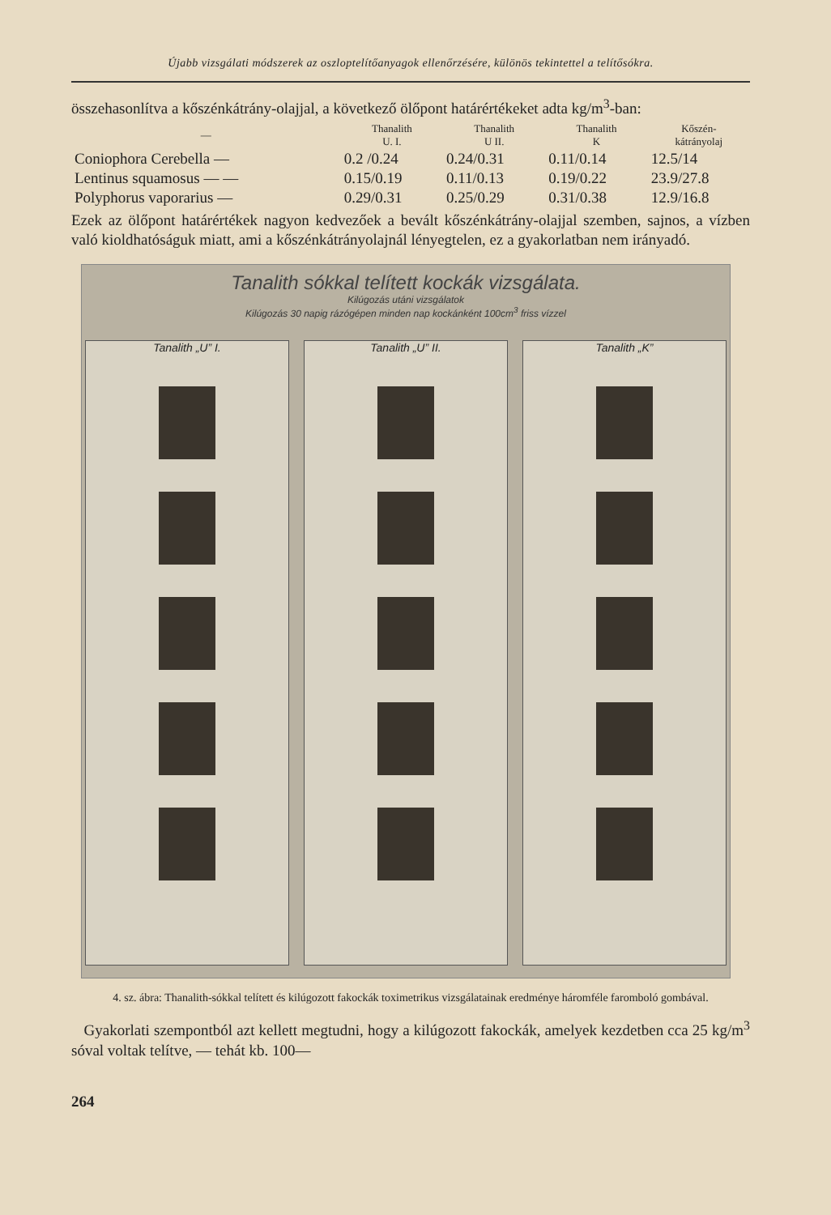Újabb vizsgálati módszerek az oszloptelítőanyagok ellenőrzésére, különös tekintettel a telítősókra.
összehasonlítva a kőszénkátrány-olajjal, a következő ölőpont határértékeket adta kg/m<sup>3</sup>-ban:
| — | Thanalith U. I. | Thanalith U II. | Thanalith K | Kőszén- kátrányolaj |
| --- | --- | --- | --- | --- |
| Coniophora Cerebella — | 0.2 /0.24 | 0.24/0.31 | 0.11/0.14 | 12.5/14 |
| Lentinus squamosus — — | 0.15/0.19 | 0.11/0.13 | 0.19/0.22 | 23.9/27.8 |
| Polyphorus vaporarius — | 0.29/0.31 | 0.25/0.29 | 0.31/0.38 | 12.9/16.8 |
Ezek az ölőpont határértékek nagyon kedvezőek a bevált kőszénkátrány-olajjal szemben, sajnos, a vízben való kioldhatóságuk miatt, ami a kőszénkátrányolajnál lényegtelen, ez a gyakorlatban nem irányadó.
Tanalith sókkal telített kockák vizsgálata.
Kilúgozás utáni vizsgálatok
Kilúgozás 30 napig rázógépen minden nap kockánként 100cm<sup>3</sup> friss vízzel
Tanalith „U” I. Tanalith „U” II. Tanalith „K”
4. sz. ábra: Thanalith-sókkal telített és kilúgozott fakockák toximetrikus vizsgálatainak eredménye háromféle faromboló gombával.
Gyakorlati szempontból azt kellett megtudni, hogy a kilúgozott fakockák, amelyek kezdetben cca 25 kg/m<sup>3</sup> sóval voltak telítve, — tehát kb. 100—
264